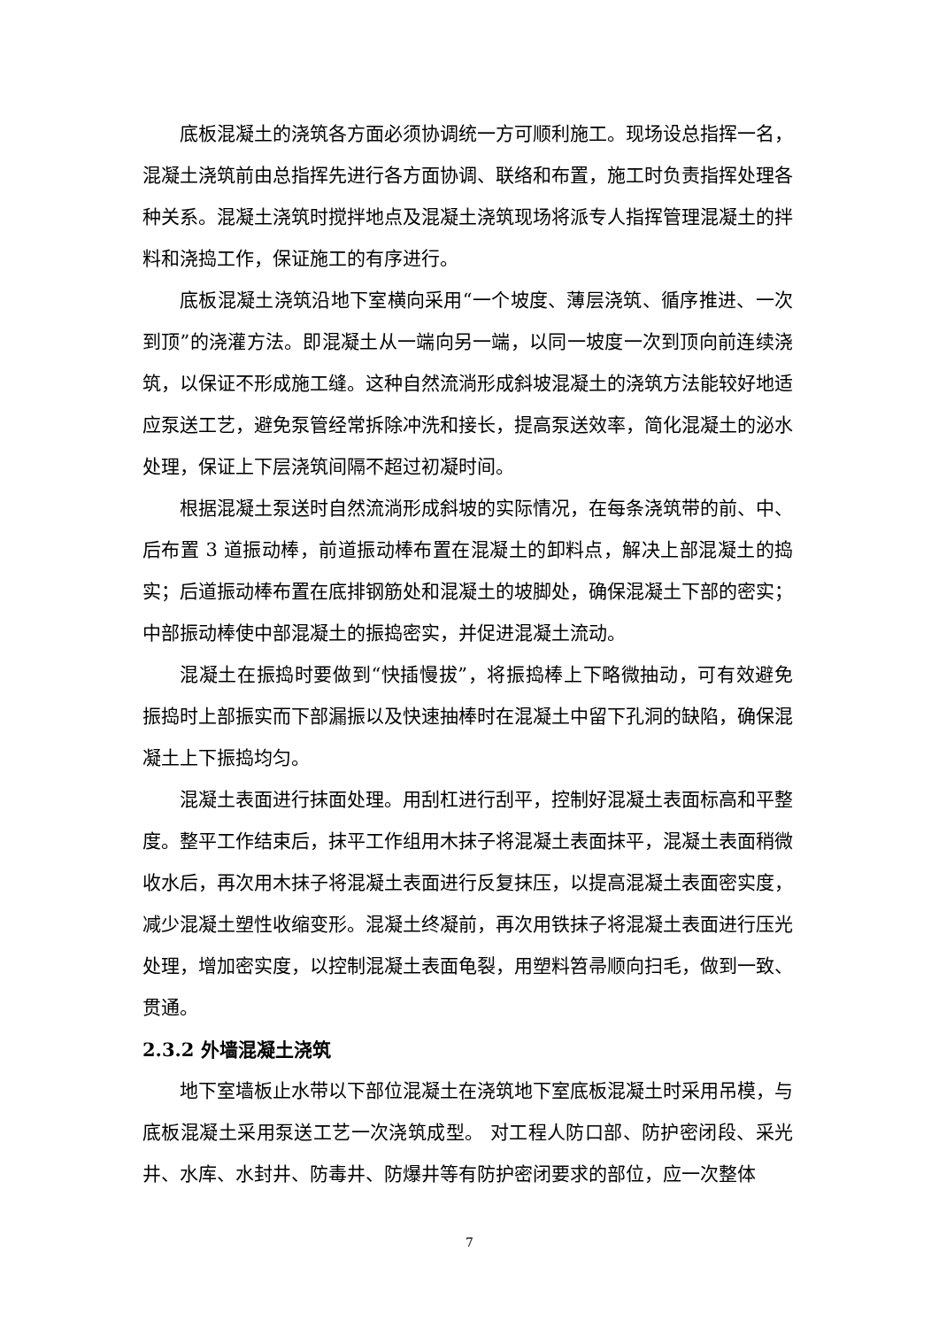底板混凝土的浇筑各方面必须协调统一方可顺利施工。现场设总指挥一名，混凝土浇筑前由总指挥先进行各方面协调、联络和布置，施工时负责指挥处理各种关系。混凝土浇筑时搅拌地点及混凝土浇筑现场将派专人指挥管理混凝土的拌料和浇捣工作，保证施工的有序进行。
底板混凝土浇筑沿地下室横向采用“一个坡度、薄层浇筑、循序推进、一次到顶”的浇灌方法。即混凝土从一端向另一端，以同一坡度一次到顶向前连续浇筑，以保证不形成施工缝。这种自然流淌形成斜坡混凝土的浇筑方法能较好地适应泵送工艺，避免泵管经常拆除冲洗和接长，提高泵送效率，简化混凝土的泌水处理，保证上下层浇筑间隔不超过初凝时间。
根据混凝土泵送时自然流淌形成斜坡的实际情况，在每条浇筑带的前、中、后布置 3 道振动棒，前道振动棒布置在混凝土的卸料点，解决上部混凝土的捣实；后道振动棒布置在底排钢筋处和混凝土的坡脚处，确保混凝土下部的密实；中部振动棒使中部混凝土的振捣密实，并促进混凝土流动。
混凝土在振捣时要做到“快插慢拔”，将振捣棒上下略微抽动，可有效避免振捣时上部振实而下部漏振以及快速抽棒时在混凝土中留下孔洞的缺陷，确保混凝土上下振捣均匀。
混凝土表面进行抹面处理。用刮杠进行刮平，控制好混凝土表面标高和平整度。整平工作结束后，抹平工作组用木抹子将混凝土表面抹平，混凝土表面稍微收水后，再次用木抹子将混凝土表面进行反复抹压，以提高混凝土表面密实度，减少混凝土塑性收缩变形。混凝土终凝前，再次用铁抹子将混凝土表面进行压光处理，增加密实度，以控制混凝土表面龟裂，用塑料笤帚顺向扫毛，做到一致、贯通。
2.3.2 外墙混凝土浇筑
地下室墙板止水带以下部位混凝土在浇筑地下室底板混凝土时采用吊模，与底板混凝土采用泵送工艺一次浇筑成型。 对工程人防口部、防护密闭段、采光井、水库、水封井、防毒井、防爆井等有防护密闭要求的部位，应一次整体
7